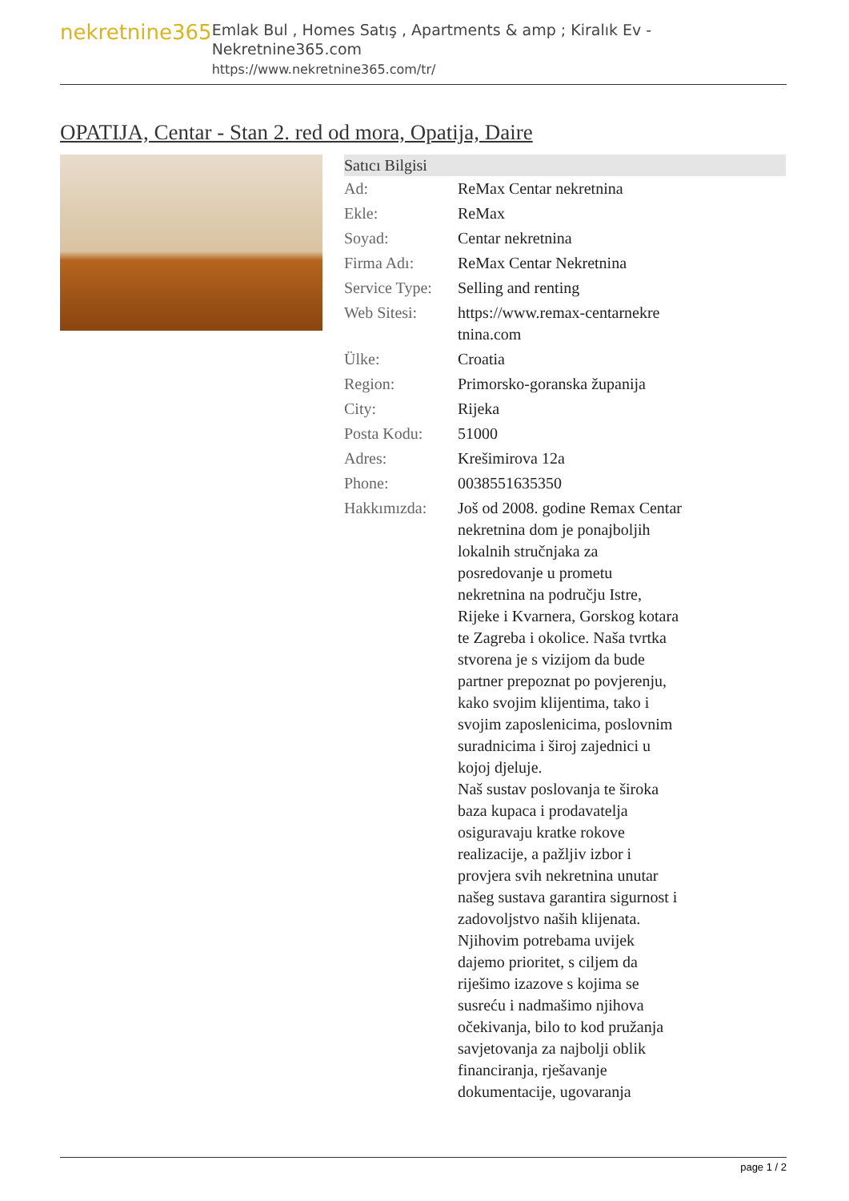nekretnine365
Emlak Bul , Homes Satış , Apartments & amp ; Kiralık Ev - Nekretnine365.com
https://www.nekretnine365.com/tr/
OPATIJA, Centar - Stan 2. red od mora, Opatija, Daire
| Satıcı Bilgisi | |
| --- | --- |
| Ad: | ReMax Centar nekretnina |
| Ekle: | ReMax |
| Soyad: | Centar nekretnina |
| Firma Adı: | ReMax Centar Nekretnina |
| Service Type: | Selling and renting |
| Web Sitesi: | https://www.remax-centarnekre tnina.com |
| Ülke: | Croatia |
| Region: | Primorsko-goranska županija |
| City: | Rijeka |
| Posta Kodu: | 51000 |
| Adres: | Krešimirova 12a |
| Phone: | 0038551635350 |
| Hakkımızda: | Još od 2008. godine Remax Centar nekretnina dom je ponajboljih lokalnih stručnjaka za posredovanje u prometu nekretnina na području Istre, Rijeke i Kvarnera, Gorskog kotara te Zagreba i okolice. Naša tvrtka stvorena je s vizijom da bude partner prepoznat po povjerenju, kako svojim klijentima, tako i svojim zaposlenicima, poslovnim suradnicima i široj zajednici u kojoj djeluje. Naš sustav poslovanja te široka baza kupaca i prodavatelja osiguravaju kratke rokove realizacije, a pažljiv izbor i provjera svih nekretnina unutar našeg sustava garantira sigurnost i zadovoljstvo naših klijenata. Njihovim potrebama uvijek dajemo prioritet, s ciljem da riješimo izazove s kojima se susreću i nadmašimo njihova očekivanja, bilo to kod pružanja savjetovanja za najbolji oblik financiranja, rješavanje dokumentacije, ugovaranja |
page 1 / 2